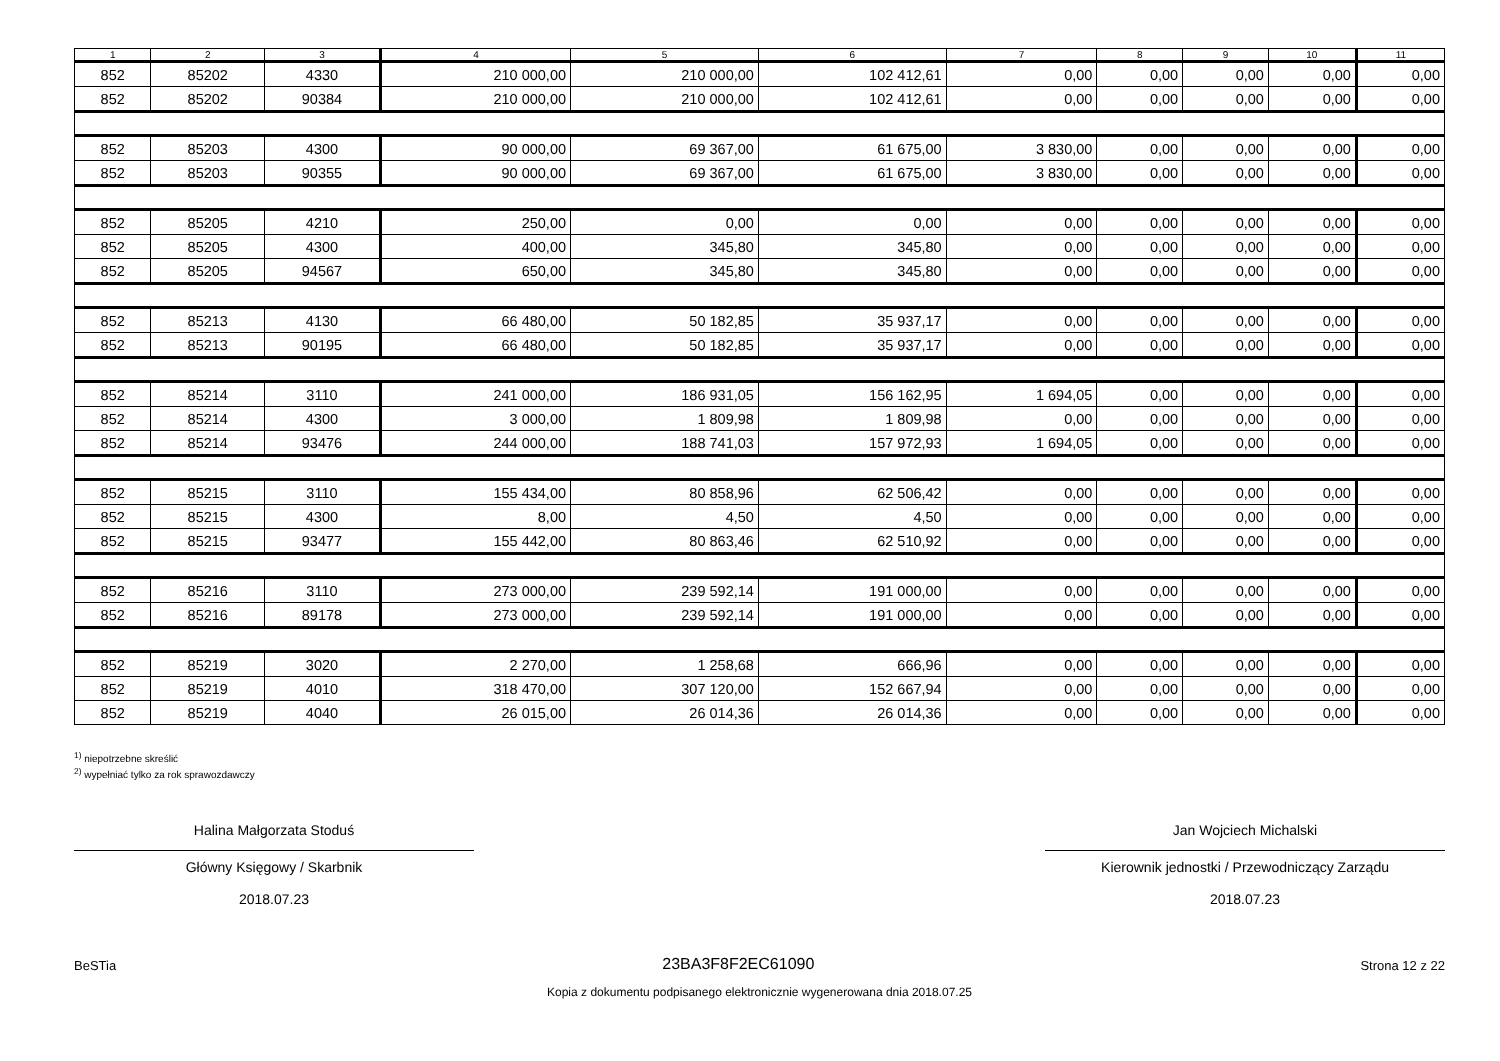| 1 | 2 | 3 | 4 | 5 | 6 | 7 | 8 | 9 | 10 | 11 |
| --- | --- | --- | --- | --- | --- | --- | --- | --- | --- | --- |
| 852 | 85202 | 4330 | 210 000,00 | 210 000,00 | 102 412,61 | 0,00 | 0,00 | 0,00 | 0,00 | 0,00 |
| 852 | 85202 | 90384 | 210 000,00 | 210 000,00 | 102 412,61 | 0,00 | 0,00 | 0,00 | 0,00 | 0,00 |
| 852 | 85203 | 4300 | 90 000,00 | 69 367,00 | 61 675,00 | 3 830,00 | 0,00 | 0,00 | 0,00 | 0,00 |
| 852 | 85203 | 90355 | 90 000,00 | 69 367,00 | 61 675,00 | 3 830,00 | 0,00 | 0,00 | 0,00 | 0,00 |
| 852 | 85205 | 4210 | 250,00 | 0,00 | 0,00 | 0,00 | 0,00 | 0,00 | 0,00 | 0,00 |
| 852 | 85205 | 4300 | 400,00 | 345,80 | 345,80 | 0,00 | 0,00 | 0,00 | 0,00 | 0,00 |
| 852 | 85205 | 94567 | 650,00 | 345,80 | 345,80 | 0,00 | 0,00 | 0,00 | 0,00 | 0,00 |
| 852 | 85213 | 4130 | 66 480,00 | 50 182,85 | 35 937,17 | 0,00 | 0,00 | 0,00 | 0,00 | 0,00 |
| 852 | 85213 | 90195 | 66 480,00 | 50 182,85 | 35 937,17 | 0,00 | 0,00 | 0,00 | 0,00 | 0,00 |
| 852 | 85214 | 3110 | 241 000,00 | 186 931,05 | 156 162,95 | 1 694,05 | 0,00 | 0,00 | 0,00 | 0,00 |
| 852 | 85214 | 4300 | 3 000,00 | 1 809,98 | 1 809,98 | 0,00 | 0,00 | 0,00 | 0,00 | 0,00 |
| 852 | 85214 | 93476 | 244 000,00 | 188 741,03 | 157 972,93 | 1 694,05 | 0,00 | 0,00 | 0,00 | 0,00 |
| 852 | 85215 | 3110 | 155 434,00 | 80 858,96 | 62 506,42 | 0,00 | 0,00 | 0,00 | 0,00 | 0,00 |
| 852 | 85215 | 4300 | 8,00 | 4,50 | 4,50 | 0,00 | 0,00 | 0,00 | 0,00 | 0,00 |
| 852 | 85215 | 93477 | 155 442,00 | 80 863,46 | 62 510,92 | 0,00 | 0,00 | 0,00 | 0,00 | 0,00 |
| 852 | 85216 | 3110 | 273 000,00 | 239 592,14 | 191 000,00 | 0,00 | 0,00 | 0,00 | 0,00 | 0,00 |
| 852 | 85216 | 89178 | 273 000,00 | 239 592,14 | 191 000,00 | 0,00 | 0,00 | 0,00 | 0,00 | 0,00 |
| 852 | 85219 | 3020 | 2 270,00 | 1 258,68 | 666,96 | 0,00 | 0,00 | 0,00 | 0,00 | 0,00 |
| 852 | 85219 | 4010 | 318 470,00 | 307 120,00 | 152 667,94 | 0,00 | 0,00 | 0,00 | 0,00 | 0,00 |
| 852 | 85219 | 4040 | 26 015,00 | 26 014,36 | 26 014,36 | 0,00 | 0,00 | 0,00 | 0,00 | 0,00 |
<sup>1)</sup> niepotrzebne skreślić
<sup>2)</sup> wypełniać tylko za rok sprawozdawczy
Halina Małgorzata Stoduś
Główny Księgowy / Skarbnik
2018.07.23
Jan Wojciech Michalski
Kierownik jednostki / Przewodniczący Zarządu
2018.07.23
BeSTia 23BA3F8F2EC61090 Strona 12 z 22
Kopia z dokumentu podpisanego elektronicznie wygenerowana dnia 2018.07.25